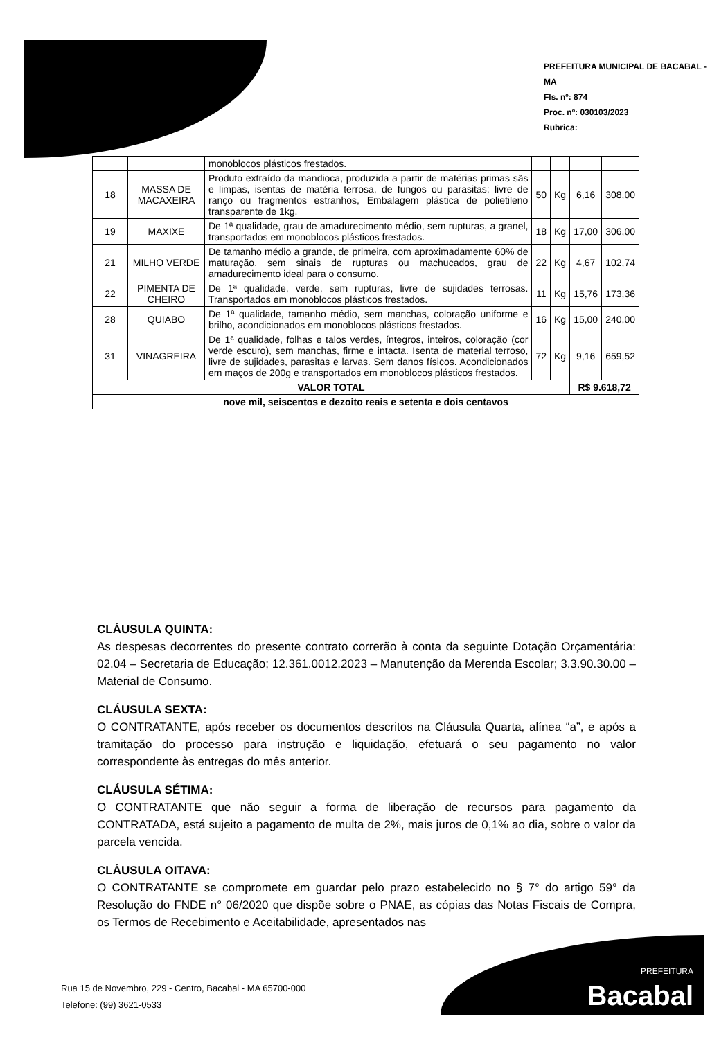PREFEITURA MUNICIPAL DE BACABAL - MA
Fls. nº: 874
Proc. nº: 030103/2023
Rubrica:
| | | monoblocos plásticos frestados. | | | | |
| 18 | MASSA DE MACAXEIRA | Produto extraído da mandioca, produzida a partir de matérias primas sãs e limpas, isentas de matéria terrosa, de fungos ou parasitas; livre de ranço ou fragmentos estranhos, Embalagem plástica de polietileno transparente de 1kg. | 50 | Kg | 6,16 | 308,00 |
| 19 | MAXIXE | De 1ª qualidade, grau de amadurecimento médio, sem rupturas, a granel, transportados em monoblocos plásticos frestados. | 18 | Kg | 17,00 | 306,00 |
| 21 | MILHO VERDE | De tamanho médio a grande, de primeira, com aproximadamente 60% de maturação, sem sinais de rupturas ou machucados, grau de amadurecimento ideal para o consumo. | 22 | Kg | 4,67 | 102,74 |
| 22 | PIMENTA DE CHEIRO | De 1ª qualidade, verde, sem rupturas, livre de sujidades terrosas. Transportados em monoblocos plásticos frestados. | 11 | Kg | 15,76 | 173,36 |
| 28 | QUIABO | De 1ª qualidade, tamanho médio, sem manchas, coloração uniforme e brilho, acondicionados em monoblocos plásticos frestados. | 16 | Kg | 15,00 | 240,00 |
| 31 | VINAGREIRA | De 1ª qualidade, folhas e talos verdes, íntegros, inteiros, coloração (cor verde escuro), sem manchas, firme e intacta. Isenta de material terroso, livre de sujidades, parasitas e larvas. Sem danos físicos. Acondicionados em maços de 200g e transportados em monoblocos plásticos frestados. | 72 | Kg | 9,16 | 659,52 |
| VALOR TOTAL | | | | | R$ 9.618,72 | |
| nove mil, seiscentos e dezoito reais e setenta e dois centavos | | | | | | |
CLÁUSULA QUINTA:
As despesas decorrentes do presente contrato correrão à conta da seguinte Dotação Orçamentária: 02.04 – Secretaria de Educação; 12.361.0012.2023 – Manutenção da Merenda Escolar; 3.3.90.30.00 – Material de Consumo.
CLÁUSULA SEXTA:
O CONTRATANTE, após receber os documentos descritos na Cláusula Quarta, alínea “a”, e após a tramitação do processo para instrução e liquidação, efetuará o seu pagamento no valor correspondente às entregas do mês anterior.
CLÁUSULA SÉTIMA:
O CONTRATANTE que não seguir a forma de liberação de recursos para pagamento da CONTRATADA, está sujeito a pagamento de multa de 2%, mais juros de 0,1% ao dia, sobre o valor da parcela vencida.
CLÁUSULA OITAVA:
O CONTRATANTE se compromete em guardar pelo prazo estabelecido no § 7° do artigo 59° da Resolução do FNDE n° 06/2020 que dispõe sobre o PNAE, as cópias das Notas Fiscais de Compra, os Termos de Recebimento e Aceitabilidade, apresentados nas
Rua 15 de Novembro, 229 - Centro, Bacabal - MA 65700-000
Telefone: (99) 3621-0533
PREFEITURA
Bacabal